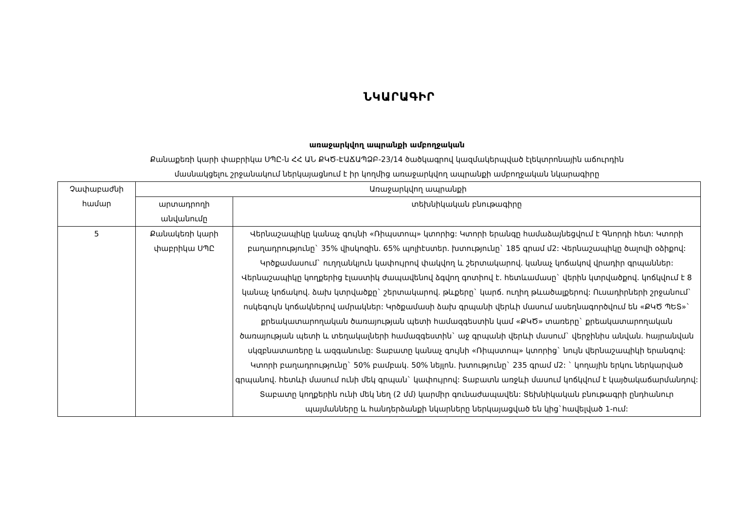ՆԿԱՐԱԳԻՐ
առաջարկվող ապրանքի ամբողջական
Քանաքեռի կարի փաբրիկա ՍՊԸ-ն ՀՀ ԱՆ ՔԿԾ-ԷԱՃԱՊՁԲ-23/14 ծածկագրով կազմակերպված էլեկտրոնային աճուրդին
մասնակցելու շրջանակում ներկայացնում է իր կողմից առաջարկվող ապրանքի ամբողջական նկարագիրը
| Չափաբաժնի համար | Առաջարկվող ապրանքի | |
| --- | --- | --- |
| | արտադրողի անվանումը | տեխնիկական բնութագիրը |
| 5 | Քանակեռի կարի փաբրիկա ՍՊԸ | Վերնաշապիկը կանաչ գույնի «Ռիպստոպ» կտորից: Կտորի երանգը համաձայնեցվում է Գնորդի հետ: Կտորի բաղադրությունը` 35% վիսկոզին. 65% պոլիէստեր. խտությունը` 185 գրամ մ2: Վերնաշապիկը ծալովի օձիքով: Կրծքամասում` ուղղանկյուն կափույրով փակվող և շերտակարով. կանաչ կոճակով վրադիր գրպաններ: Վերնաշապիկը կողքերից էլաստիկ ժապավենով ձգվող գոտիով է. հետևամասը` վերին կտրվածքով. կոճկվում է 8 կանաչ կոճակով. ձախ կտրվածքը` շերտակարով. թևքերը` կարճ. ուղիղ թևածալքերով: Ուսադիրների շրջանում` ոսկեգույն կոճակներով ամրակներ: Կրծքամասի ձախ գրպանի վերևի մասում ասեղնագործվում են «ՔԿԾ ՊԵՏ»` քրեակատարողական ծառայության պետի համազգեստին կամ «ՔԿԾ» տառերը` քրեակատարողական ծառայության պետի և տեղակալների համազգեստին` աջ գրպանի վերևի մասում` վերջինիս անվան. հայրանվան սկզբնատառերը և ազգանունը: Տաբատը կանաչ գույնի «Ռիպստոպ» կտորից` նույն վերնաշապիկի երանգով: Կտորի բաղադրությունը` 50% բամբակ. 50% նեյլոն. խտությունը` 235 գրամ մ2: ` կողային երկու ներկարված գրպանով. հետևի մասում ունի մեկ գրպան` կափույրով: Տաբատն առջևի մասում կոճկվում է կայծակաճարմանդով: Տաբատը կողքերին ունի մեկ նեղ (2 մմ) կարմիր գունաժապավեն: Տեխնիկական բնութագրի ընդհանուր պայմանները և հանդերձանքի նկարները ներկայացված են կից`հավելված 1-ում: |